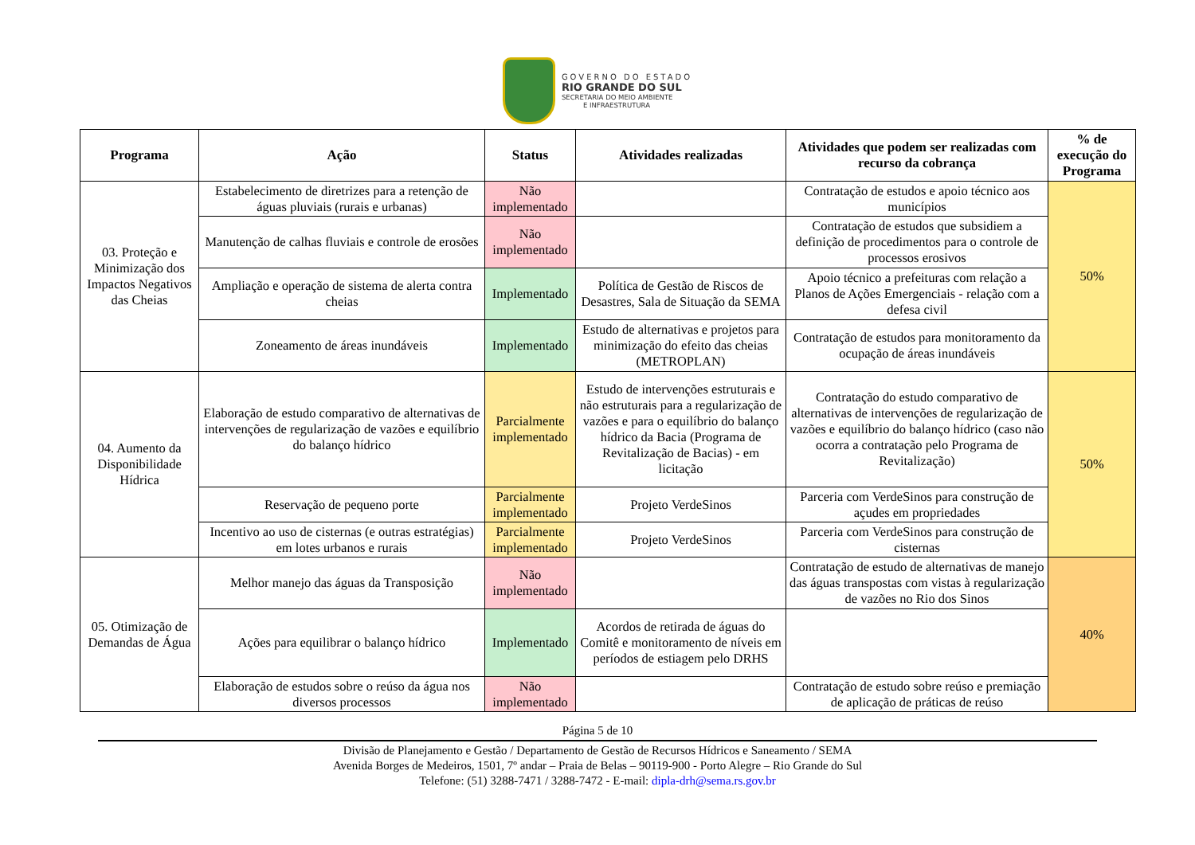GOVERNO DO ESTADO
RIO GRANDE DO SUL
SECRETARIA DO MEIO AMBIENTE
E INFRAESTRUTURA
| Programa | Ação | Status | Atividades realizadas | Atividades que podem ser realizadas com recurso da cobrança | % de execução do Programa |
| --- | --- | --- | --- | --- | --- |
| 03. Proteção e Minimização dos Impactos Negativos das Cheias | Estabelecimento de diretrizes para a retenção de águas pluviais (rurais e urbanas) | Não implementado | | Contratação de estudos e apoio técnico aos municípios | 50% |
| | Manutenção de calhas fluviais e controle de erosões | Não implementado | | Contratação de estudos que subsidiem a definição de procedimentos para o controle de processos erosivos | |
| | Ampliação e operação de sistema de alerta contra cheias | Implementado | Política de Gestão de Riscos de Desastres, Sala de Situação da SEMA | Apoio técnico a prefeituras com relação a Planos de Ações Emergenciais - relação com a defesa civil | |
| | Zoneamento de áreas inundáveis | Implementado | Estudo de alternativas e projetos para minimização do efeito das cheias (METROPLAN) | Contratação de estudos para monitoramento da ocupação de áreas inundáveis | |
| 04. Aumento da Disponibilidade Hídrica | Elaboração de estudo comparativo de alternativas de intervenções de regularização de vazões e equilíbrio do balanço hídrico | Parcialmente implementado | Estudo de intervenções estruturais e não estruturais para a regularização de vazões e para o equilíbrio do balanço hídrico da Bacia (Programa de Revitalização de Bacias) - em licitação | Contratação do estudo comparativo de alternativas de intervenções de regularização de vazões e equilíbrio do balanço hídrico (caso não ocorra a contratação pelo Programa de Revitalização) | 50% |
| | Reservação de pequeno porte | Parcialmente implementado | Projeto VerdeSinos | Parceria com VerdeSinos para construção de açudes em propriedades | |
| | Incentivo ao uso de cisternas (e outras estratégias) em lotes urbanos e rurais | Parcialmente implementado | Projeto VerdeSinos | Parceria com VerdeSinos para construção de cisternas | |
| 05. Otimização de Demandas de Água | Melhor manejo das águas da Transposição | Não implementado | | Contratação de estudo de alternativas de manejo das águas transpostas com vistas à regularização de vazões no Rio dos Sinos | 40% |
| | Ações para equilibrar o balanço hídrico | Implementado | Acordos de retirada de águas do Comitê e monitoramento de níveis em períodos de estiagem pelo DRHS | | |
| | Elaboração de estudos sobre o reúso da água nos diversos processos | Não implementado | | Contratação de estudo sobre reúso e premiação de aplicação de práticas de reúso | |
Página 5 de 10
Divisão de Planejamento e Gestão / Departamento de Gestão de Recursos Hídricos e Saneamento / SEMA
Avenida Borges de Medeiros, 1501, 7º andar – Praia de Belas – 90119-900 - Porto Alegre – Rio Grande do Sul
Telefone: (51) 3288-7471 / 3288-7472 - E-mail: dipla-drh@sema.rs.gov.br